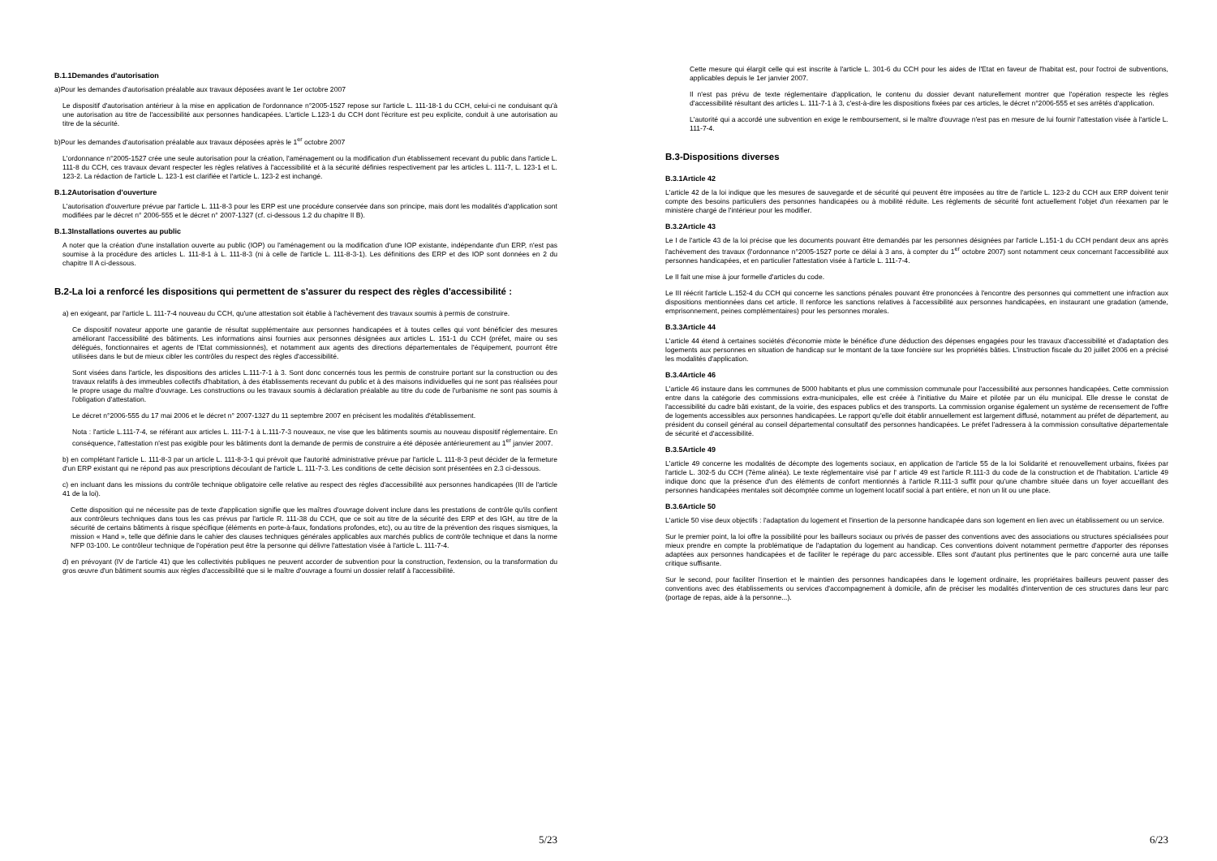B.1.1Demandes d'autorisation
a)Pour les demandes d'autorisation préalable aux travaux déposées avant le 1er octobre 2007
Le dispositif d'autorisation antérieur à la mise en application de l'ordonnance n°2005-1527 repose sur l'article L. 111-18-1 du CCH, celui-ci ne conduisant qu'à une autorisation au titre de l'accessibilité aux personnes handicapées. L'article L.123-1 du CCH dont l'écriture est peu explicite, conduit à une autorisation au titre de la sécurité.
b)Pour les demandes d'autorisation préalable aux travaux déposées après le 1<sup>er</sup> octobre 2007
L'ordonnance n°2005-1527 crée une seule autorisation pour la création, l'aménagement ou la modification d'un établissement recevant du public dans l'article L. 111-8 du CCH, ces travaux devant respecter les règles relatives à l'accessibilité et à la sécurité définies respectivement par les articles L. 111-7, L. 123-1 et L. 123-2. La rédaction de l'article L. 123-1 est clarifiée et l'article L. 123-2 est inchangé.
B.1.2Autorisation d'ouverture
L'autorisation d'ouverture prévue par l'article L. 111-8-3 pour les ERP est une procédure conservée dans son principe, mais dont les modalités d'application sont modifiées par le décret n° 2006-555 et le décret n° 2007-1327 (cf. ci-dessous 1.2 du chapitre II B).
B.1.3Installations ouvertes au public
A noter que la création d'une installation ouverte au public (IOP) ou l'aménagement ou la modification d'une IOP existante, indépendante d'un ERP, n'est pas soumise à la procédure des articles L. 111-8-1 à L. 111-8-3 (ni à celle de l'article L. 111-8-3-1). Les définitions des ERP et des IOP sont données en 2 du chapitre II A ci-dessous.
B.2-La loi a renforcé les dispositions qui permettent de s'assurer du respect des règles d'accessibilité :
a) en exigeant, par l'article L. 111-7-4 nouveau du CCH, qu'une attestation soit établie à l'achèvement des travaux soumis à permis de construire.
Ce dispositif novateur apporte une garantie de résultat supplémentaire aux personnes handicapées et à toutes celles qui vont bénéficier des mesures améliorant l'accessibilité des bâtiments. Les informations ainsi fournies aux personnes désignées aux articles L. 151-1 du CCH (préfet, maire ou ses délégués, fonctionnaires et agents de l'Etat commissionnés), et notamment aux agents des directions départementales de l'équipement, pourront être utilisées dans le but de mieux cibler les contrôles du respect des règles d'accessibilité.
Sont visées dans l'article, les dispositions des articles L.111-7-1 à 3. Sont donc concernés tous les permis de construire portant sur la construction ou des travaux relatifs à des immeubles collectifs d'habitation, à des établissements recevant du public et à des maisons individuelles qui ne sont pas réalisées pour le propre usage du maître d'ouvrage. Les constructions ou les travaux soumis à déclaration préalable au titre du code de l'urbanisme ne sont pas soumis à l'obligation d'attestation.
Le décret n°2006-555 du 17 mai 2006 et le décret n° 2007-1327 du 11 septembre 2007 en précisent les modalités d'établissement.
Nota : l'article L.111-7-4, se référant aux articles L. 111-7-1 à L.111-7-3 nouveaux, ne vise que les bâtiments soumis au nouveau dispositif réglementaire. En conséquence, l'attestation n'est pas exigible pour les bâtiments dont la demande de permis de construire a été déposée antérieurement au 1<sup>er</sup> janvier 2007.
b) en complétant l'article L. 111-8-3 par un article L. 111-8-3-1 qui prévoit que l'autorité administrative prévue par l'article L. 111-8-3 peut décider de la fermeture d'un ERP existant qui ne répond pas aux prescriptions découlant de l'article L. 111-7-3. Les conditions de cette décision sont présentées en 2.3 ci-dessous.
c) en incluant dans les missions du contrôle technique obligatoire celle relative au respect des règles d'accessibilité aux personnes handicapées (III de l'article 41 de la loi).
Cette disposition qui ne nécessite pas de texte d'application signifie que les maîtres d'ouvrage doivent inclure dans les prestations de contrôle qu'ils confient aux contrôleurs techniques dans tous les cas prévus par l'article R. 111-38 du CCH, que ce soit au titre de la sécurité des ERP et des IGH, au titre de la sécurité de certains bâtiments à risque spécifique (éléments en porte-à-faux, fondations profondes, etc), ou au titre de la prévention des risques sismiques, la mission « Hand », telle que définie dans le cahier des clauses techniques générales applicables aux marchés publics de contrôle technique et dans la norme NFP 03-100. Le contrôleur technique de l'opération peut être la personne qui délivre l'attestation visée à l'article L. 111-7-4.
d) en prévoyant (IV de l'article 41) que les collectivités publiques ne peuvent accorder de subvention pour la construction, l'extension, ou la transformation du gros œuvre d'un bâtiment soumis aux règles d'accessibilité que si le maître d'ouvrage a fourni un dossier relatif à l'accessibilité.
5/23
Cette mesure qui élargit celle qui est inscrite à l'article L. 301-6 du CCH pour les aides de l'Etat en faveur de l'habitat est, pour l'octroi de subventions, applicables depuis le 1er janvier 2007.
Il n'est pas prévu de texte réglementaire d'application, le contenu du dossier devant naturellement montrer que l'opération respecte les règles d'accessibilité résultant des articles L. 111-7-1 à 3, c'est-à-dire les dispositions fixées par ces articles, le décret n°2006-555 et ses arrêtés d'application.
L'autorité qui a accordé une subvention en exige le remboursement, si le maître d'ouvrage n'est pas en mesure de lui fournir l'attestation visée à l'article L. 111-7-4.
B.3-Dispositions diverses
B.3.1Article 42
L'article 42 de la loi indique que les mesures de sauvegarde et de sécurité qui peuvent être imposées au titre de l'article L. 123-2 du CCH aux ERP doivent tenir compte des besoins particuliers des personnes handicapées ou à mobilité réduite. Les règlements de sécurité font actuellement l'objet d'un réexamen par le ministère chargé de l'intérieur pour les modifier.
B.3.2Article 43
Le I de l'article 43 de la loi précise que les documents pouvant être demandés par les personnes désignées par l'article L.151-1 du CCH pendant deux ans après l'achèvement des travaux (l'ordonnance n°2005-1527 porte ce délai à 3 ans, à compter du 1<sup>er</sup> octobre 2007) sont notamment ceux concernant l'accessibilité aux personnes handicapées, et en particulier l'attestation visée à l'article L. 111-7-4.
Le II fait une mise à jour formelle d'articles du code.
Le III réécrit l'article L.152-4 du CCH qui concerne les sanctions pénales pouvant être prononcées à l'encontre des personnes qui commettent une infraction aux dispositions mentionnées dans cet article. Il renforce les sanctions relatives à l'accessibilité aux personnes handicapées, en instaurant une gradation (amende, emprisonnement, peines complémentaires) pour les personnes morales.
B.3.3Article 44
L'article 44 étend à certaines sociétés d'économie mixte le bénéfice d'une déduction des dépenses engagées pour les travaux d'accessibilité et d'adaptation des logements aux personnes en situation de handicap sur le montant de la taxe foncière sur les propriétés bâties. L'instruction fiscale du 20 juillet 2006 en a précisé les modalités d'application.
B.3.4Article 46
L'article 46 instaure dans les communes de 5000 habitants et plus une commission communale pour l'accessibilité aux personnes handicapées. Cette commission entre dans la catégorie des commissions extra-municipales, elle est créée à l'initiative du Maire et pilotée par un élu municipal. Elle dresse le constat de l'accessibilité du cadre bâti existant, de la voirie, des espaces publics et des transports. La commission organise également un système de recensement de l'offre de logements accessibles aux personnes handicapées. Le rapport qu'elle doit établir annuellement est largement diffusé, notamment au préfet de département, au président du conseil général au conseil départemental consultatif des personnes handicapées. Le préfet l'adressera à la commission consultative départementale de sécurité et d'accessibilité.
B.3.5Article 49
L'article 49 concerne les modalités de décompte des logements sociaux, en application de l'article 55 de la loi Solidarité et renouvellement urbains, fixées par l'article L. 302-5 du CCH (7ème alinéa). Le texte réglementaire visé par l' article 49 est l'article R.111-3 du code de la construction et de l'habitation. L'article 49 indique donc que la présence d'un des éléments de confort mentionnés à l'article R.111-3 suffit pour qu'une chambre située dans un foyer accueillant des personnes handicapées mentales soit décomptée comme un logement locatif social à part entière, et non un lit ou une place.
B.3.6Article 50
L'article 50 vise deux objectifs : l'adaptation du logement et l'insertion de la personne handicapée dans son logement en lien avec un établissement ou un service.
Sur le premier point, la loi offre la possibilité pour les bailleurs sociaux ou privés de passer des conventions avec des associations ou structures spécialisées pour mieux prendre en compte la problématique de l'adaptation du logement au handicap. Ces conventions doivent notamment permettre d'apporter des réponses adaptées aux personnes handicapées et de faciliter le repérage du parc accessible. Elles sont d'autant plus pertinentes que le parc concerné aura une taille critique suffisante.
Sur le second, pour faciliter l'insertion et le maintien des personnes handicapées dans le logement ordinaire, les propriétaires bailleurs peuvent passer des conventions avec des établissements ou services d'accompagnement à domicile, afin de préciser les modalités d'intervention de ces structures dans leur parc (portage de repas, aide à la personne...).
6/23